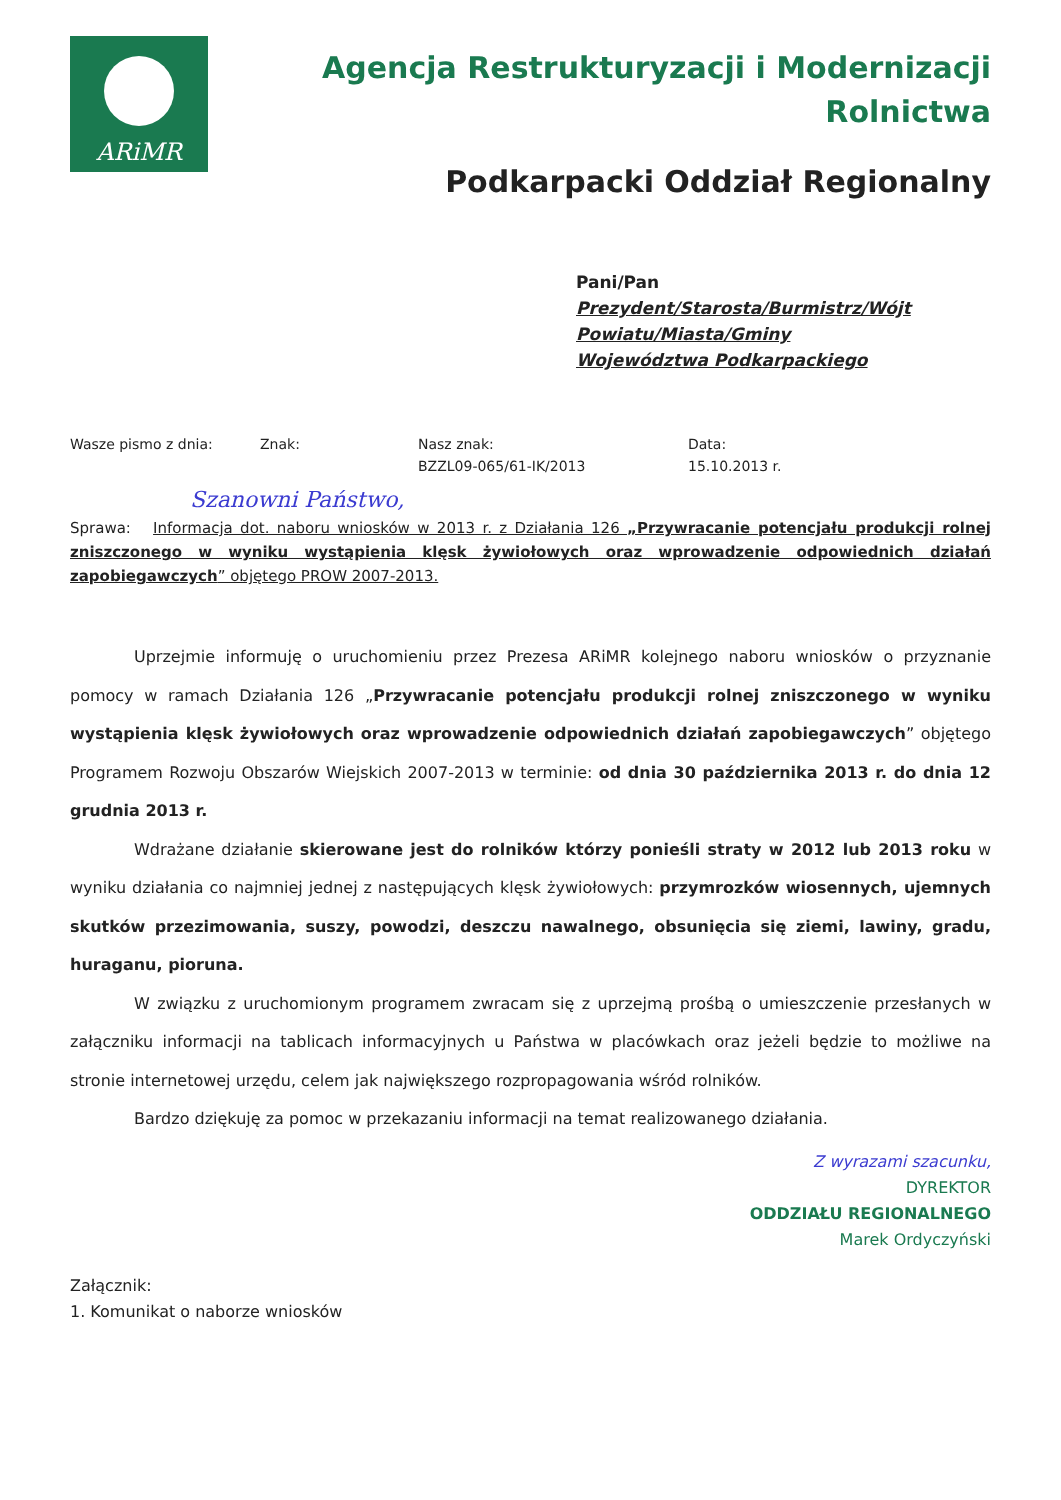ARiMR
Agencja Restrukturyzacji i Modernizacji Rolnictwa
Podkarpacki Oddział Regionalny
Pani/Pan
Prezydent/Starosta/Burmistrz/Wójt
Powiatu/Miasta/Gminy
Województwa Podkarpackiego
Wasze pismo z dnia: Znak: Nasz znak:
BZZL09-065/61-IK/2013
Data:
15.10.2013 r.
Szanowni Państwo,
Sprawa: Informacja dot. naboru wniosków w 2013 r. z Działania 126 „Przywracanie potencjału produkcji rolnej zniszczonego w wyniku wystąpienia klęsk żywiołowych oraz wprowadzenie odpowiednich działań zapobiegawczych” objętego PROW 2007-2013.
Uprzejmie informuję o uruchomieniu przez Prezesa ARiMR kolejnego naboru wniosków o przyznanie pomocy w ramach Działania 126 „Przywracanie potencjału produkcji rolnej zniszczonego w wyniku wystąpienia klęsk żywiołowych oraz wprowadzenie odpowiednich działań zapobiegawczych” objętego Programem Rozwoju Obszarów Wiejskich 2007-2013 w terminie: od dnia 30 października 2013 r. do dnia 12 grudnia 2013 r.
Wdrażane działanie skierowane jest do rolników którzy ponieśli straty w 2012 lub 2013 roku w wyniku działania co najmniej jednej z następujących klęsk żywiołowych: przymrozków wiosennych, ujemnych skutków przezimowania, suszy, powodzi, deszczu nawalnego, obsunięcia się ziemi, lawiny, gradu, huraganu, pioruna.
W związku z uruchomionym programem zwracam się z uprzejmą prośbą o umieszczenie przesłanych w załączniku informacji na tablicach informacyjnych u Państwa w placówkach oraz jeżeli będzie to możliwe na stronie internetowej urzędu, celem jak największego rozpropagowania wśród rolników.
Bardzo dziękuję za pomoc w przekazaniu informacji na temat realizowanego działania.
Z wyrazami szacunku,
DYREKTOR
ODDZIAŁU REGIONALNEGO
Marek Ordyczyński
Załącznik:
1. Komunikat o naborze wniosków